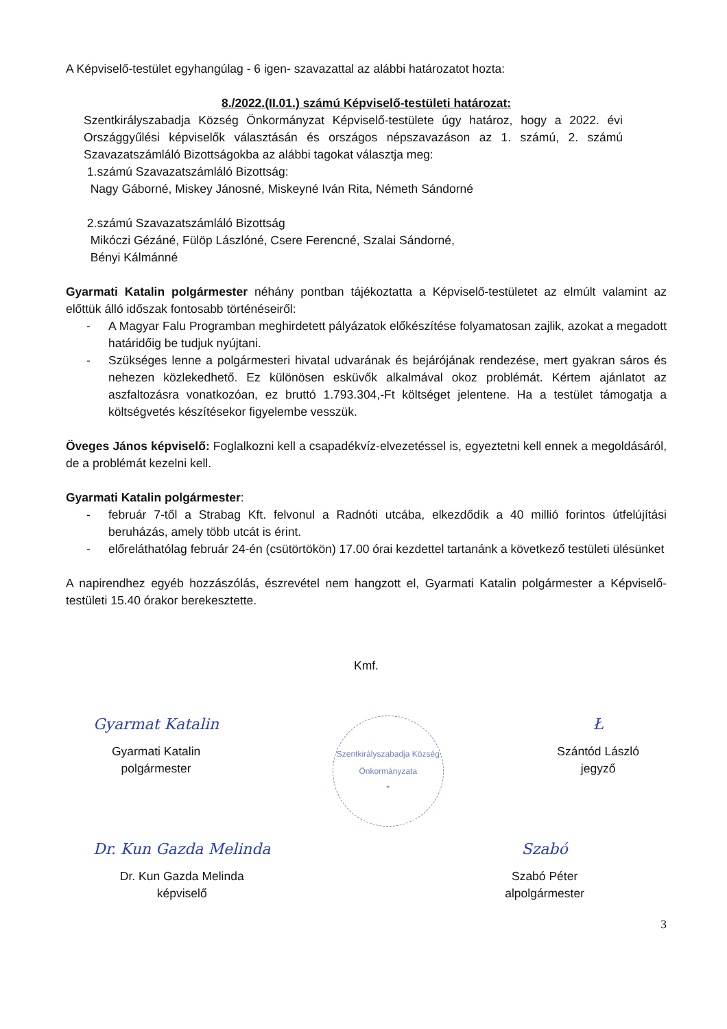A Képviselő-testület egyhangúlag - 6 igen- szavazattal az alábbi határozatot hozta:
8./2022.(II.01.) számú Képviselő-testületi határozat:
Szentkirályszabadja Község Önkormányzat Képviselő-testülete úgy határoz, hogy a 2022. évi Országgyűlési képviselők választásán és országos népszavazáson az 1. számú, 2. számú Szavazatszámláló Bizottságokba az alábbi tagokat választja meg:
1.számú Szavazatszámláló Bizottság:
Nagy Gáborné, Miskey Jánosné, Miskeyné Iván Rita, Németh Sándorné
2.számú Szavazatszámláló Bizottság
Mikóczi Gézáné, Fülöp Lászlóné, Csere Ferencné, Szalai Sándorné,
Bényi Kálmánné
Gyarmati Katalin polgármester néhány pontban tájékoztatta a Képviselő-testületet az elmúlt valamint az előttük álló időszak fontosabb történéseiről:
- A Magyar Falu Programban meghirdetett pályázatok előkészítése folyamatosan zajlik, azokat a megadott határidőig be tudjuk nyújtani.
- Szükséges lenne a polgármesteri hivatal udvarának és bejárójának rendezése, mert gyakran sáros és nehezen közlekedhető. Ez különösen esküvők alkalmával okoz problémát. Kértem ajánlatot az aszfaltozásra vonatkozóan, ez bruttó 1.793.304,-Ft költséget jelentene. Ha a testület támogatja a költségvetés készítésekor figyelembe vesszük.
Öveges János képviselő: Foglalkozni kell a csapadékvíz-elvezetéssel is, egyeztetni kell ennek a megoldásáról, de a problémát kezelni kell.
Gyarmati Katalin polgármester:
- február 7-től a Strabag Kft. felvonul a Radnóti utcába, elkezdődik a 40 millió forintos útfelújítási beruházás, amely több utcát is érint.
- előreláthatólag február 24-én (csütörtökön) 17.00 órai kezdettel tartanánk a következő testületi ülésünket
A napirendhez egyéb hozzászólás, észrevétel nem hangzott el, Gyarmati Katalin polgármester a Képviselő-testületi 15.40 órakor berekesztette.
Kmf.
Gyarmat Katalin
Gyarmati Katalin
polgármester
Szentkirályszabadja Község Önkormányzata
*
Ł
Szántód László
jegyző
Dr. Kun Gazda Melinda
Dr. Kun Gazda Melinda
képviselő
Szabó
Szabó Péter
alpolgármester
3